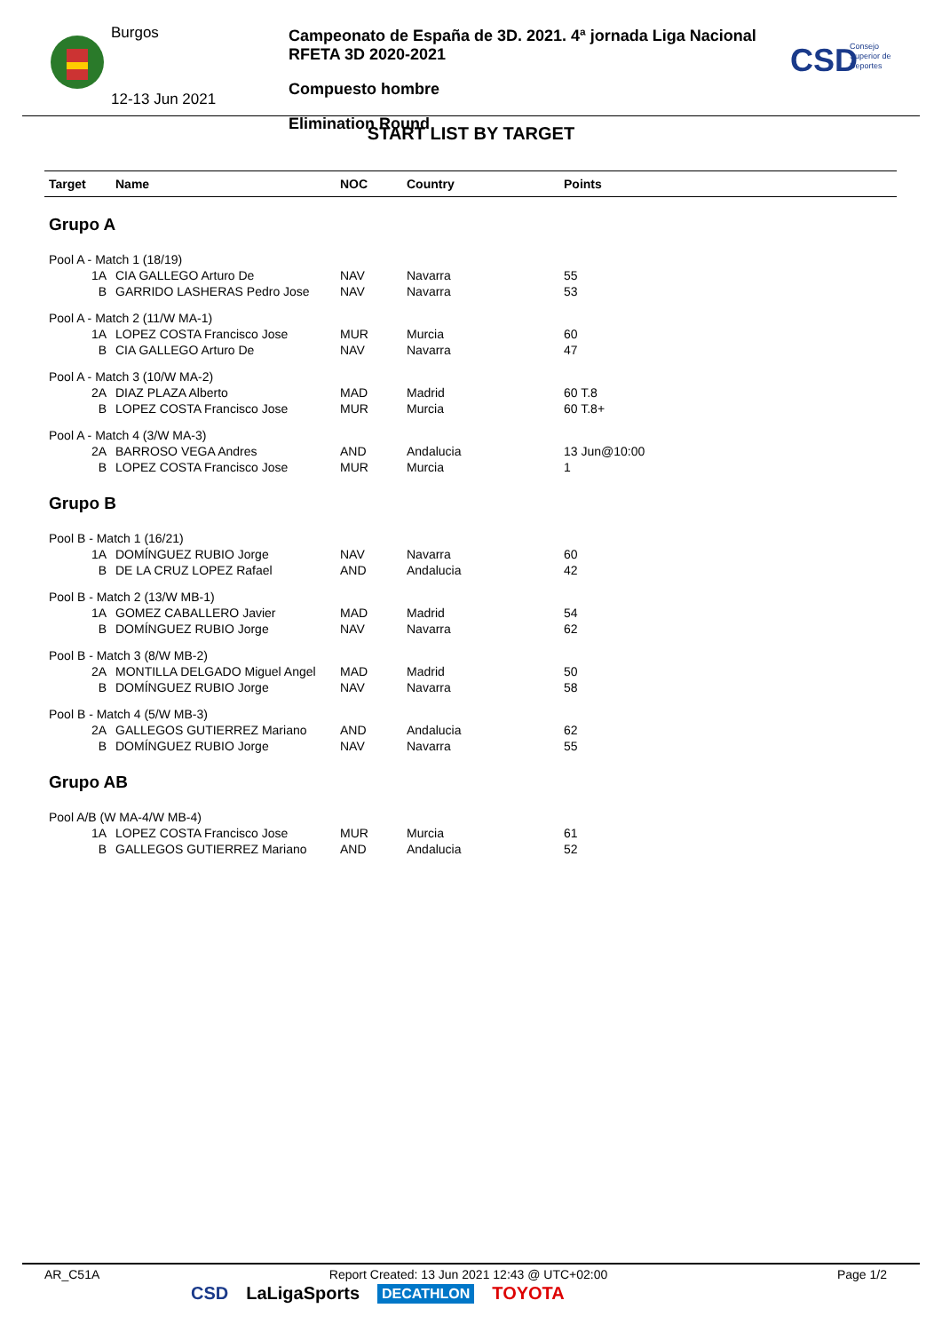Burgos
12-13 Jun 2021
Campeonato de España de 3D. 2021. 4ª jornada Liga Nacional RFETA 3D 2020-2021
Compuesto hombre
Elimination Round
CSD
Consejo
Superior de
Deportes
START LIST BY TARGET
| Target | Name | NOC | Country | Points |
| --- | --- | --- | --- | --- |
| Grupo A | | | | |
| Pool A - Match 1 (18/19) | | | | |
| 1A | CIA GALLEGO Arturo De | NAV | Navarra | 55 |
| B | GARRIDO LASHERAS Pedro Jose | NAV | Navarra | 53 |
| Pool A - Match 2 (11/W MA-1) | | | | |
| 1A | LOPEZ COSTA Francisco Jose | MUR | Murcia | 60 |
| B | CIA GALLEGO Arturo De | NAV | Navarra | 47 |
| Pool A - Match 3 (10/W MA-2) | | | | |
| 2A | DIAZ PLAZA Alberto | MAD | Madrid | 60 T.8 |
| B | LOPEZ COSTA Francisco Jose | MUR | Murcia | 60 T.8+ |
| Pool A - Match 4 (3/W MA-3) | | | | |
| 2A | BARROSO VEGA Andres | AND | Andalucia | 13 Jun@10:00 |
| B | LOPEZ COSTA Francisco Jose | MUR | Murcia | 1 |
| Grupo B | | | | |
| Pool B - Match 1 (16/21) | | | | |
| 1A | DOMÍNGUEZ RUBIO Jorge | NAV | Navarra | 60 |
| B | DE LA CRUZ LOPEZ Rafael | AND | Andalucia | 42 |
| Pool B - Match 2 (13/W MB-1) | | | | |
| 1A | GOMEZ CABALLERO Javier | MAD | Madrid | 54 |
| B | DOMÍNGUEZ RUBIO Jorge | NAV | Navarra | 62 |
| Pool B - Match 3 (8/W MB-2) | | | | |
| 2A | MONTILLA DELGADO Miguel Angel | MAD | Madrid | 50 |
| B | DOMÍNGUEZ RUBIO Jorge | NAV | Navarra | 58 |
| Pool B - Match 4 (5/W MB-3) | | | | |
| 2A | GALLEGOS GUTIERREZ Mariano | AND | Andalucia | 62 |
| B | DOMÍNGUEZ RUBIO Jorge | NAV | Navarra | 55 |
| Grupo AB | | | | |
| Pool A/B (W MA-4/W MB-4) | | | | |
| 1A | LOPEZ COSTA Francisco Jose | MUR | Murcia | 61 |
| B | GALLEGOS GUTIERREZ Mariano | AND | Andalucia | 52 |
AR_C51A Report Created: 13 Jun 2021 12:43 @ UTC+02:00 Page 1/2
CSD LaLigaSports DECATHLON TOYOTA